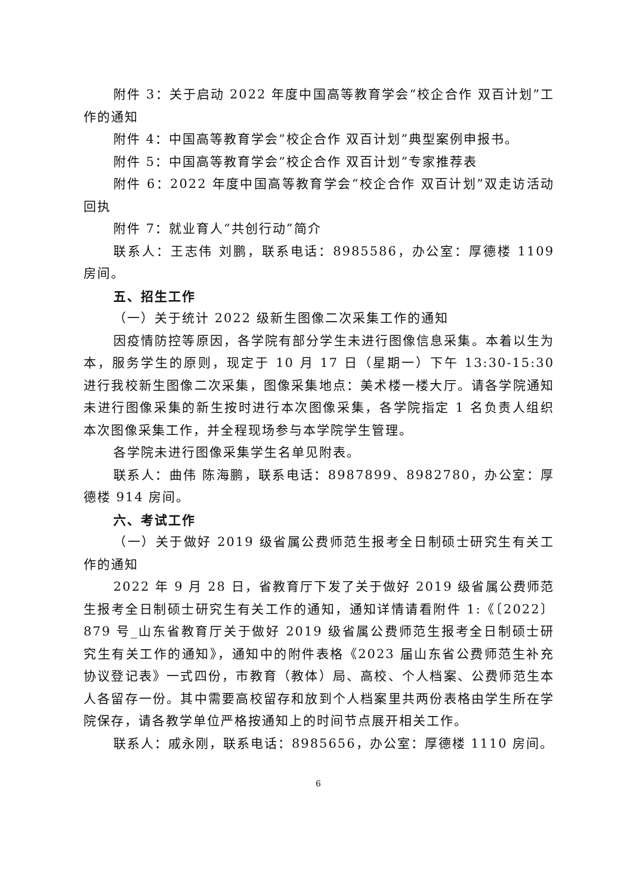附件 3：关于启动 2022 年度中国高等教育学会“校企合作 双百计划”工作的通知
附件 4：中国高等教育学会“校企合作 双百计划”典型案例申报书。
附件 5：中国高等教育学会“校企合作 双百计划”专家推荐表
附件 6：2022 年度中国高等教育学会“校企合作 双百计划”双走访活动回执
附件 7：就业育人“共创行动”简介
联系人：王志伟 刘鹏，联系电话：8985586，办公室：厚德楼 1109 房间。
五、招生工作
（一）关于统计 2022 级新生图像二次采集工作的通知
因疫情防控等原因，各学院有部分学生未进行图像信息采集。本着以生为本，服务学生的原则，现定于 10 月 17 日（星期一）下午 13:30-15:30 进行我校新生图像二次采集，图像采集地点：美术楼一楼大厅。请各学院通知未进行图像采集的新生按时进行本次图像采集，各学院指定 1 名负责人组织本次图像采集工作，并全程现场参与本学院学生管理。
各学院未进行图像采集学生名单见附表。
联系人：曲伟 陈海鹏，联系电话：8987899、8982780，办公室：厚德楼 914 房间。
六、考试工作
（一）关于做好 2019 级省属公费师范生报考全日制硕士研究生有关工作的通知
2022 年 9 月 28 日，省教育厅下发了关于做好 2019 级省属公费师范生报考全日制硕士研究生有关工作的通知，通知详情请看附件 1:《〔2022〕879 号_山东省教育厅关于做好 2019 级省属公费师范生报考全日制硕士研究生有关工作的通知》，通知中的附件表格《2023 届山东省公费师范生补充协议登记表》一式四份，市教育（教体）局、高校、个人档案、公费师范生本人各留存一份。其中需要高校留存和放到个人档案里共两份表格由学生所在学院保存，请各教学单位严格按通知上的时间节点展开相关工作。
联系人：戚永刚，联系电话：8985656，办公室：厚德楼 1110 房间。
6